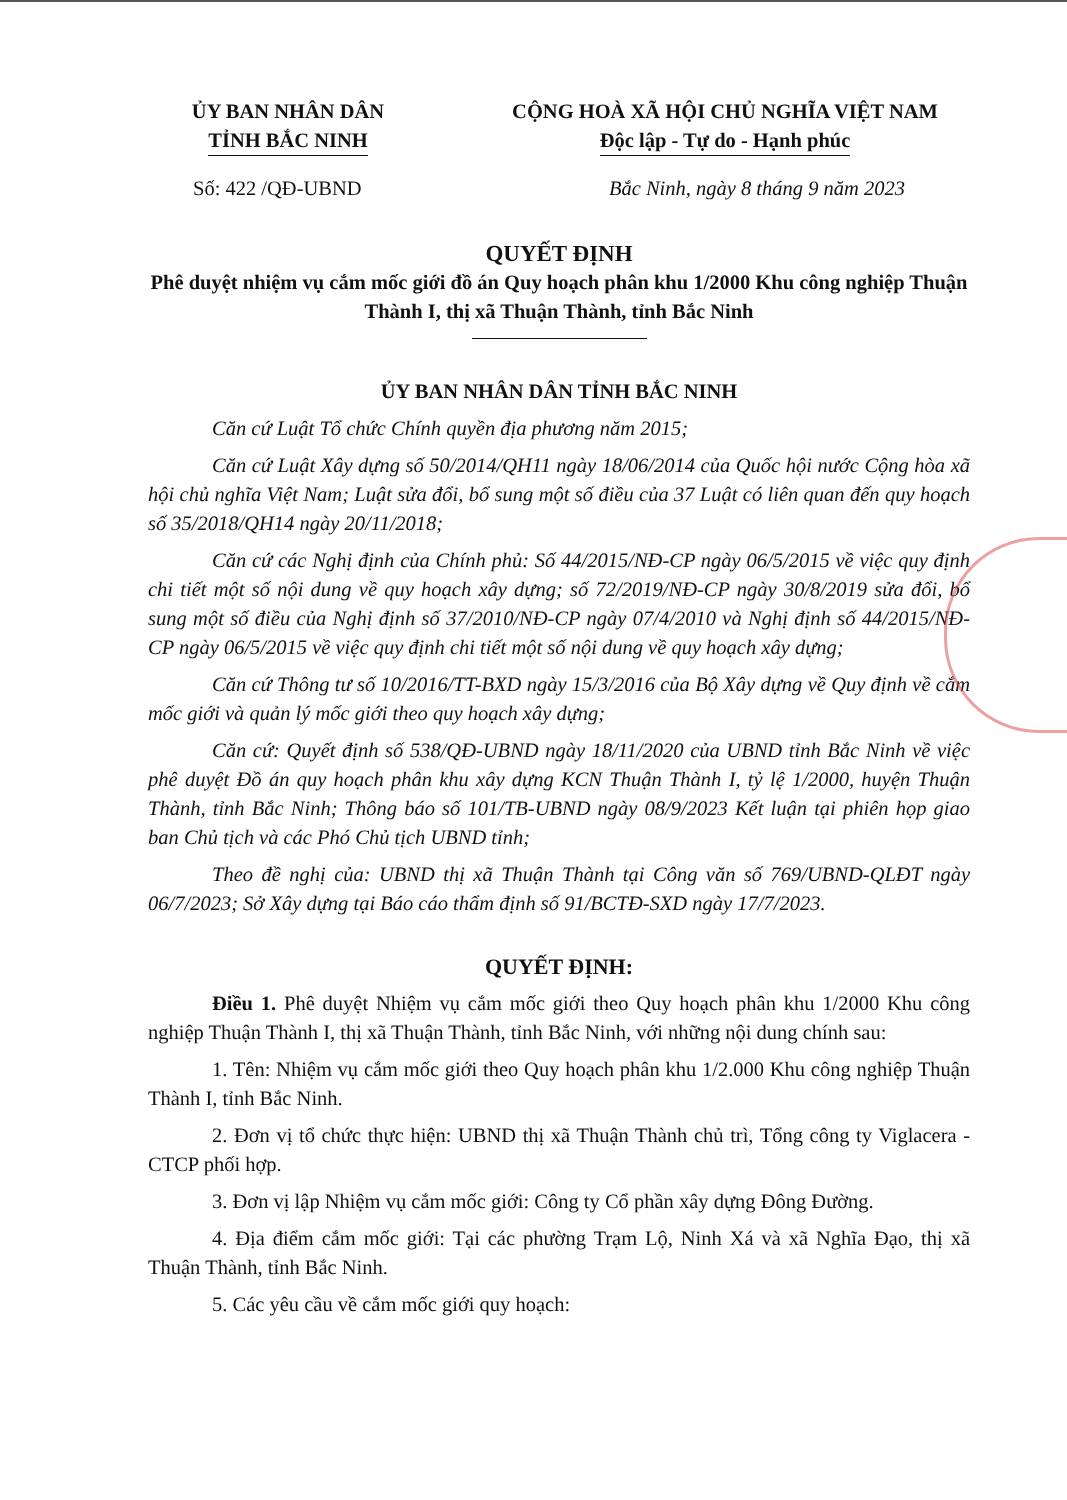ỦY BAN NHÂN DÂN
TỈNH BẮC NINH
CỘNG HOÀ XÃ HỘI CHỦ NGHĨA VIỆT NAM
Độc lập - Tự do - Hạnh phúc
Số: 422 /QĐ-UBND Bắc Ninh, ngày 8 tháng 9 năm 2023
QUYẾT ĐỊNH
Phê duyệt nhiệm vụ cắm mốc giới đồ án Quy hoạch phân khu 1/2000 Khu công nghiệp Thuận Thành I, thị xã Thuận Thành, tỉnh Bắc Ninh
ỦY BAN NHÂN DÂN TỈNH BẮC NINH
Căn cứ Luật Tổ chức Chính quyền địa phương năm 2015;
Căn cứ Luật Xây dựng số 50/2014/QH11 ngày 18/06/2014 của Quốc hội nước Cộng hòa xã hội chủ nghĩa Việt Nam; Luật sửa đổi, bổ sung một số điều của 37 Luật có liên quan đến quy hoạch số 35/2018/QH14 ngày 20/11/2018;
Căn cứ các Nghị định của Chính phủ: Số 44/2015/NĐ-CP ngày 06/5/2015 về việc quy định chi tiết một số nội dung về quy hoạch xây dựng; số 72/2019/NĐ-CP ngày 30/8/2019 sửa đổi, bổ sung một số điều của Nghị định số 37/2010/NĐ-CP ngày 07/4/2010 và Nghị định số 44/2015/NĐ-CP ngày 06/5/2015 về việc quy định chi tiết một số nội dung về quy hoạch xây dựng;
Căn cứ Thông tư số 10/2016/TT-BXD ngày 15/3/2016 của Bộ Xây dựng về Quy định về cắm mốc giới và quản lý mốc giới theo quy hoạch xây dựng;
Căn cứ: Quyết định số 538/QĐ-UBND ngày 18/11/2020 của UBND tỉnh Bắc Ninh về việc phê duyệt Đồ án quy hoạch phân khu xây dựng KCN Thuận Thành I, tỷ lệ 1/2000, huyện Thuận Thành, tỉnh Bắc Ninh; Thông báo số 101/TB-UBND ngày 08/9/2023 Kết luận tại phiên họp giao ban Chủ tịch và các Phó Chủ tịch UBND tỉnh;
Theo đề nghị của: UBND thị xã Thuận Thành tại Công văn số 769/UBND-QLĐT ngày 06/7/2023; Sở Xây dựng tại Báo cáo thẩm định số 91/BCTĐ-SXD ngày 17/7/2023.
QUYẾT ĐỊNH:
Điều 1. Phê duyệt Nhiệm vụ cắm mốc giới theo Quy hoạch phân khu 1/2000 Khu công nghiệp Thuận Thành I, thị xã Thuận Thành, tỉnh Bắc Ninh, với những nội dung chính sau:
1. Tên: Nhiệm vụ cắm mốc giới theo Quy hoạch phân khu 1/2.000 Khu công nghiệp Thuận Thành I, tỉnh Bắc Ninh.
2. Đơn vị tổ chức thực hiện: UBND thị xã Thuận Thành chủ trì, Tổng công ty Viglacera - CTCP phối hợp.
3. Đơn vị lập Nhiệm vụ cắm mốc giới: Công ty Cổ phần xây dựng Đông Đường.
4. Địa điểm cắm mốc giới: Tại các phường Trạm Lộ, Ninh Xá và xã Nghĩa Đạo, thị xã Thuận Thành, tỉnh Bắc Ninh.
5. Các yêu cầu về cắm mốc giới quy hoạch: